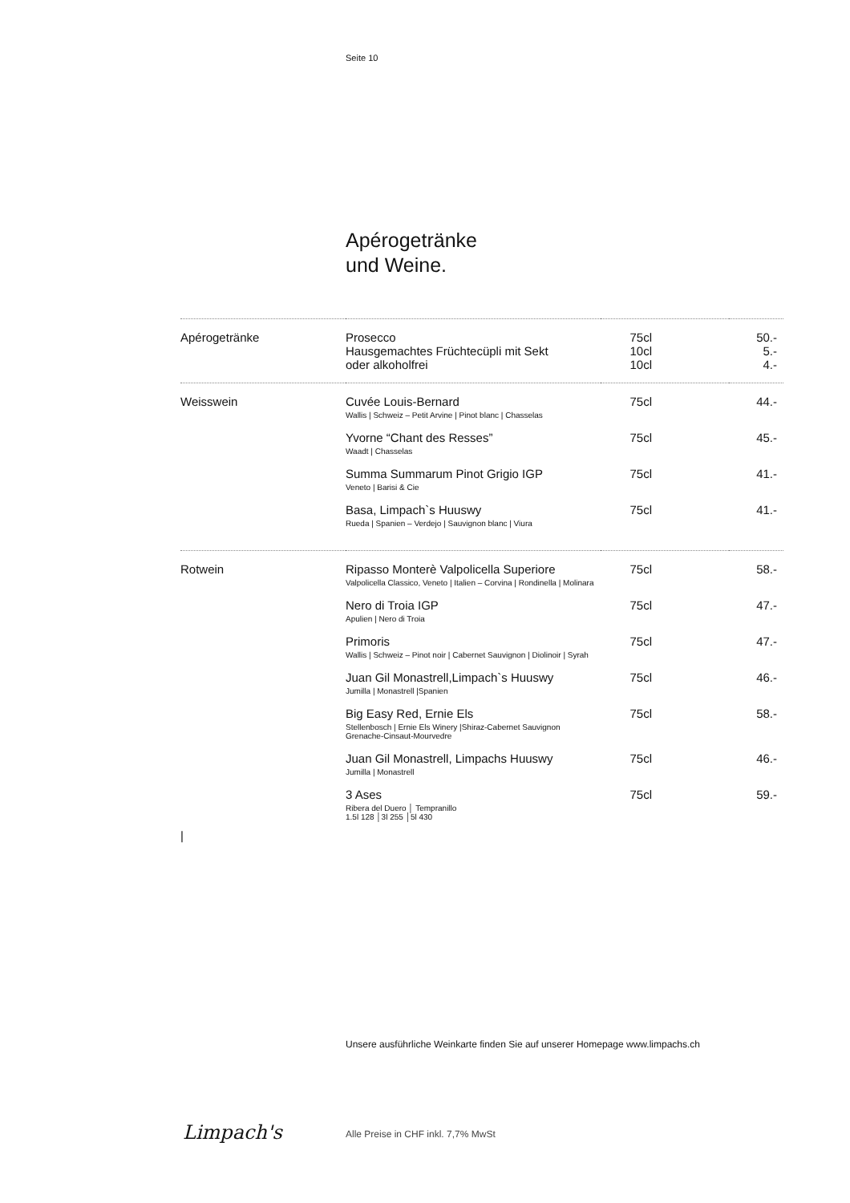Seite 10
Apérogetränke
und Weine.
| Apérogetränke | Prosecco | 75cl | 50.- |
| | Hausgemachtes Früchtecüpli mit Sekt | 10cl | 5.- |
| | oder alkoholfrei | 10cl | 4.- |
| Weisswein | Cuvée Louis-Bernard Wallis / Schweiz – Petit Arvine / Pinot blanc / Chasselas | 75cl | 44.- |
| | Yvorne “Chant des Resses” Waadt / Chasselas | 75cl | 45.- |
| | Summa Summarum Pinot Grigio IGP Veneto / Barisi & Cie | 75cl | 41.- |
| | Basa, Limpach`s Huuswy Rueda / Spanien – Verdejo / Sauvignon blanc / Viura | 75cl | 41.- |
| Rotwein | Ripasso Monterè Valpolicella Superiore Valpolicella Classico, Veneto / Italien – Corvina / Rondinella / Molinara | 75cl | 58.- |
| | Nero di Troia IGP Apulien / Nero di Troia | 75cl | 47.- |
| | Primoris Wallis / Schweiz – Pinot noir / Cabernet Sauvignon / Diolinoir / Syrah | 75cl | 47.- |
| | Juan Gil Monastrell,Limpach`s Huuswy Jumilla / Monastrell /Spanien | 75cl | 46.- |
| | Big Easy Red, Ernie Els Stellenbosch / Ernie Els Winery /Shiraz-Cabernet Sauvignon Grenache-Cinsaut-Mourvedre | 75cl | 58.- |
| | Juan Gil Monastrell, Limpachs Huuswy Jumilla / Monastrell | 75cl | 46.- |
| / | 3 Ases Ribera del Duero │ Tempranillo 1.5l 128 │3l 255 │5l 430 | 75cl | 59.- |
Unsere ausführliche Weinkarte finden Sie auf unserer Homepage www.limpachs.ch
Limpach's
Alle Preise in CHF inkl. 7,7% MwSt